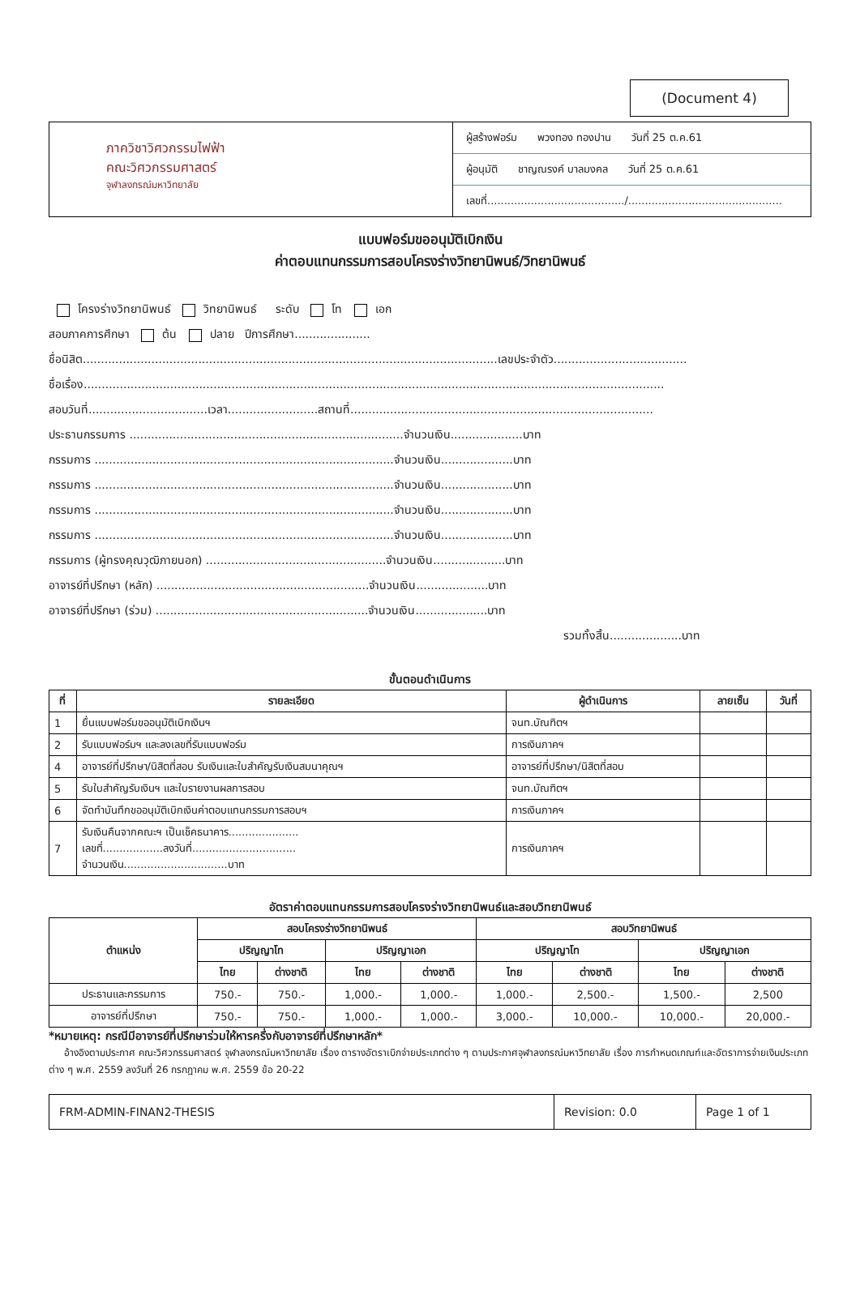(Document 4)
ภาควิชาวิศวกรรมไฟฟ้า
คณะวิศวกรรมศาสตร์
จุฬาลงกรณ์มหาวิทยาลัย
ผู้สร้างฟอร์ม พวงทอง ทองปาน วันที่ 25 ต.ค.61
ผู้อนุมัติ ชาญณรงค์ บาลมงคล วันที่ 25 ต.ค.61
เลขที่........................................./..............................................
แบบฟอร์มขออนุมัติเบิกเงิน
ค่าตอบแทนกรรมการสอบโครงร่างวิทยานิพนธ์/วิทยานิพนธ์
โครงร่างวิทยานิพนธ์ วิทยานิพนธ์ ระดับ โท เอก
สอบภาคการศึกษา ต้น ปลาย ปีการศึกษา.....................
ชื่อนิสิต...................................................................................................................เลขประจำตัว.....................................
ชื่อเรื่อง.................................................................................................................................................................
สอบวันที่.................................เวลา.........................สถานที่....................................................................................
ประธานกรรมการ ............................................................................จำนวนเงิน....................บาท
กรรมการ ...................................................................................จำนวนเงิน....................บาท
กรรมการ ...................................................................................จำนวนเงิน....................บาท
กรรมการ ...................................................................................จำนวนเงิน....................บาท
กรรมการ ...................................................................................จำนวนเงิน....................บาท
กรรมการ (ผู้ทรงคุณวุฒิภายนอก) ..................................................จำนวนเงิน....................บาท
อาจารย์ที่ปรึกษา (หลัก) ...........................................................จำนวนเงิน....................บาท
อาจารย์ที่ปรึกษา (ร่วม) ...........................................................จำนวนเงิน....................บาท
รวมทั้งสิ้น....................บาท
ขั้นตอนดำเนินการ
| ที่ | รายละเอียด | ผู้ดำเนินการ | ลายเซ็น | วันที่ |
| --- | --- | --- | --- | --- |
| 1 | ยื่นแบบฟอร์มขออนุมัติเบิกเงินฯ | จนท.บัณฑิตฯ | | |
| 2 | รับแบบฟอร์มฯ และลงเลขที่รับแบบฟอร์ม | การเงินภาคฯ | | |
| 4 | อาจารย์ที่ปรึกษา/นิสิตที่สอบ รับเงินและใบสำคัญรับเงินสมนาคุณฯ | อาจารย์ที่ปรึกษา/นิสิตที่สอบ | | |
| 5 | รับใบสำคัญรับเงินฯ และใบรายงานผลการสอบ | จนท.บัณฑิตฯ | | |
| 6 | จัดทำบันทึกขออนุมัติเบิกเงินค่าตอบแทนกรรมการสอบฯ | การเงินภาคฯ | | |
| 7 | รับเงินคืนจากคณะฯ เป็นเช็คธนาคาร..................... เลขที่..................ลงวันที่............................... จำนวนเงิน...............................บาท | การเงินภาคฯ | | |
อัตราค่าตอบแทนกรรมการสอบโครงร่างวิทยานิพนธ์และสอบวิทยานิพนธ์
| ตำแหน่ง | สอบโครงร่างวิทยานิพนธ์ | | | | สอบวิทยานิพนธ์ | | | |
| --- | --- | --- | --- | --- | --- | --- | --- | --- |
| | ปริญญาโท | | ปริญญาเอก | | ปริญญาโท | | ปริญญาเอก | |
| | ไทย | ต่างชาติ | ไทย | ต่างชาติ | ไทย | ต่างชาติ | ไทย | ต่างชาติ |
| ประธานและกรรมการ | 750.- | 750.- | 1,000.- | 1,000.- | 1,000.- | 2,500.- | 1,500.- | 2,500 |
| อาจารย์ที่ปรึกษา | 750.- | 750.- | 1,000.- | 1,000.- | 3,000.- | 10,000.- | 10,000.- | 20,000.- |
*หมายเหตุ: กรณีมีอาจารย์ที่ปรึกษาร่วมให้หารครึ่งกับอาจารย์ที่ปรึกษาหลัก*
อ้างอิงตามประกาศ คณะวิศวกรรมศาสตร์ จุฬาลงกรณ์มหาวิทยาลัย เรื่อง ตารางอัตราเบิกจ่ายประเภทต่าง ๆ ตามประกาศจุฬาลงกรณ์มหาวิทยาลัย เรื่อง การกำหนดเกณฑ์และอัตราการจ่ายเงินประเภทต่าง ๆ พ.ศ. 2559 ลงวันที่ 26 กรกฎาคม พ.ศ. 2559 ข้อ 20-22
FRM-ADMIN-FINAN2-THESIS Revision: 0.0 Page 1 of 1